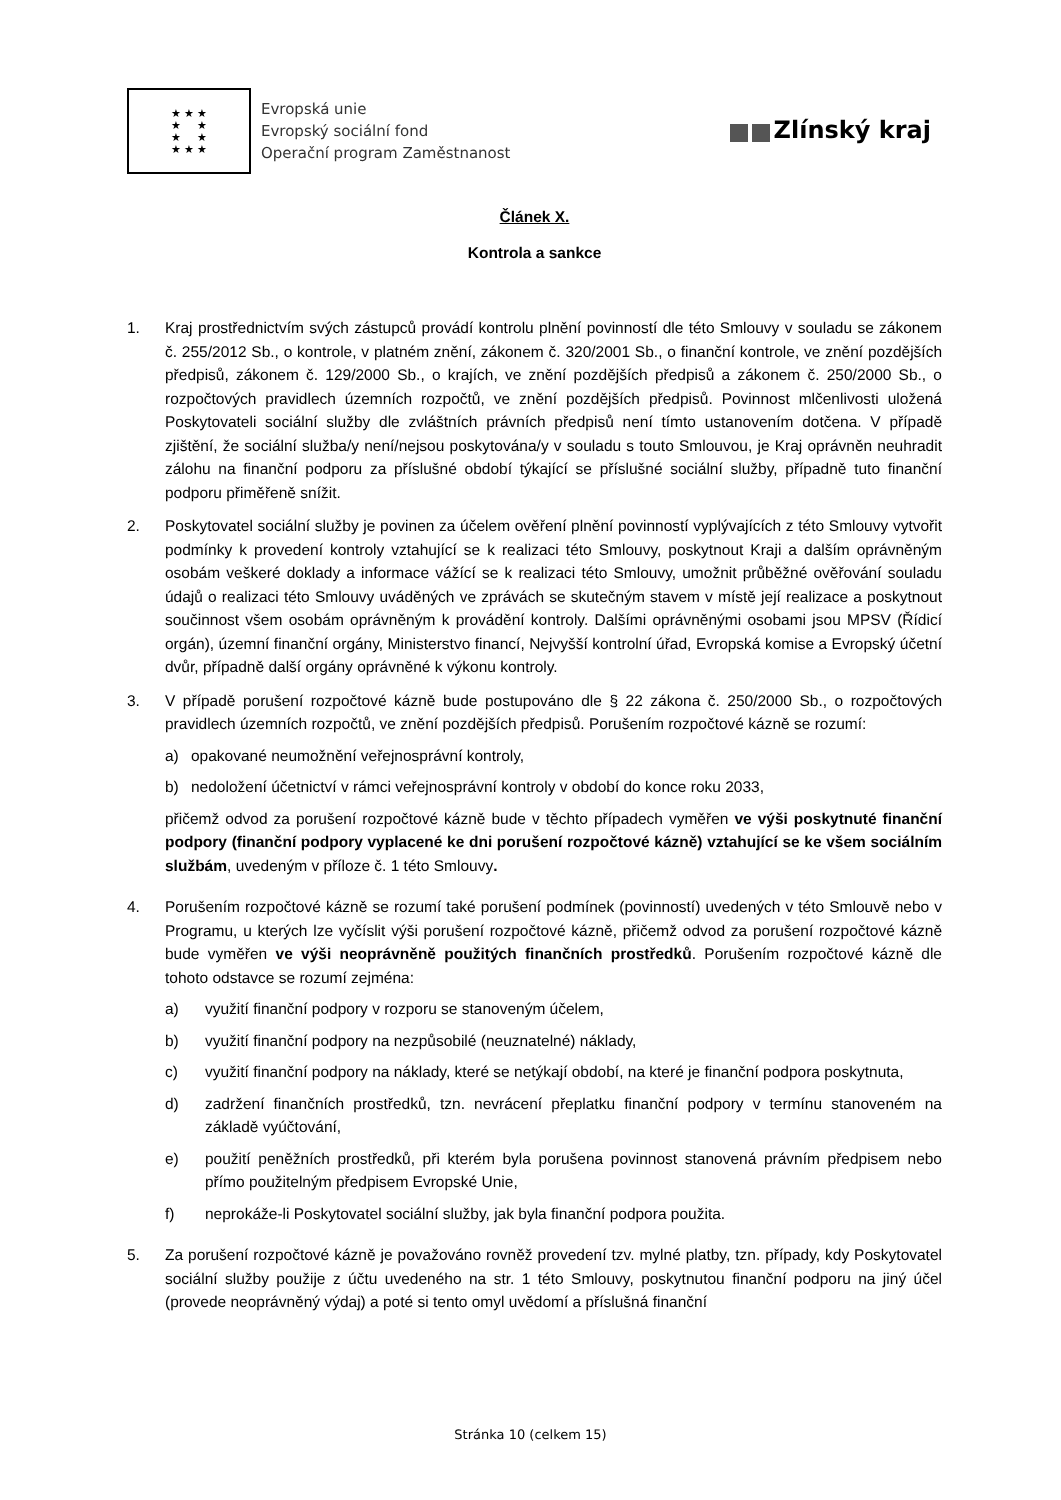★ ★ ★
★ ★
★ ★
★ ★ ★
Evropská unie
Evropský sociální fond
Operační program Zaměstnanost
Zlínský kraj
Článek X.
Kontrola a sankce
1. Kraj prostřednictvím svých zástupců provádí kontrolu plnění povinností dle této Smlouvy v souladu se zákonem č. 255/2012 Sb., o kontrole, v platném znění, zákonem č. 320/2001 Sb., o finanční kontrole, ve znění pozdějších předpisů, zákonem č. 129/2000 Sb., o krajích, ve znění pozdějších předpisů a zákonem č. 250/2000 Sb., o rozpočtových pravidlech územních rozpočtů, ve znění pozdějších předpisů. Povinnost mlčenlivosti uložená Poskytovateli sociální služby dle zvláštních právních předpisů není tímto ustanovením dotčena. V případě zjištění, že sociální služba/y není/nejsou poskytována/y v souladu s touto Smlouvou, je Kraj oprávněn neuhradit zálohu na finanční podporu za příslušné období týkající se příslušné sociální služby, případně tuto finanční podporu přiměřeně snížit.
2. Poskytovatel sociální služby je povinen za účelem ověření plnění povinností vyplývajících z této Smlouvy vytvořit podmínky k provedení kontroly vztahující se k realizaci této Smlouvy, poskytnout Kraji a dalším oprávněným osobám veškeré doklady a informace vážící se k realizaci této Smlouvy, umožnit průběžné ověřování souladu údajů o realizaci této Smlouvy uváděných ve zprávách se skutečným stavem v místě její realizace a poskytnout součinnost všem osobám oprávněným k provádění kontroly. Dalšími oprávněnými osobami jsou MPSV (Řídicí orgán), územní finanční orgány, Ministerstvo financí, Nejvyšší kontrolní úřad, Evropská komise a Evropský účetní dvůr, případně další orgány oprávněné k výkonu kontroly.
3. V případě porušení rozpočtové kázně bude postupováno dle § 22 zákona č. 250/2000 Sb., o rozpočtových pravidlech územních rozpočtů, ve znění pozdějších předpisů. Porušením rozpočtové kázně se rozumí:
a) opakované neumožnění veřejnosprávní kontroly,
b) nedoložení účetnictví v rámci veřejnosprávní kontroly v období do konce roku 2033,
přičemž odvod za porušení rozpočtové kázně bude v těchto případech vyměřen ve výši poskytnuté finanční podpory (finanční podpory vyplacené ke dni porušení rozpočtové kázně) vztahující se ke všem sociálním službám, uvedeným v příloze č. 1 této Smlouvy.
4. Porušením rozpočtové kázně se rozumí také porušení podmínek (povinností) uvedených v této Smlouvě nebo v Programu, u kterých lze vyčíslit výši porušení rozpočtové kázně, přičemž odvod za porušení rozpočtové kázně bude vyměřen ve výši neoprávněně použitých finančních prostředků. Porušením rozpočtové kázně dle tohoto odstavce se rozumí zejména:
a) využití finanční podpory v rozporu se stanoveným účelem,
b) využití finanční podpory na nezpůsobilé (neuznatelné) náklady,
c) využití finanční podpory na náklady, které se netýkají období, na které je finanční podpora poskytnuta,
d) zadržení finančních prostředků, tzn. nevrácení přeplatku finanční podpory v termínu stanoveném na základě vyúčtování,
e) použití peněžních prostředků, při kterém byla porušena povinnost stanovená právním předpisem nebo přímo použitelným předpisem Evropské Unie,
f) neprokáže-li Poskytovatel sociální služby, jak byla finanční podpora použita.
5. Za porušení rozpočtové kázně je považováno rovněž provedení tzv. mylné platby, tzn. případy, kdy Poskytovatel sociální služby použije z účtu uvedeného na str. 1 této Smlouvy, poskytnutou finanční podporu na jiný účel (provede neoprávněný výdaj) a poté si tento omyl uvědomí a příslušná finanční
Stránka 10 (celkem 15)